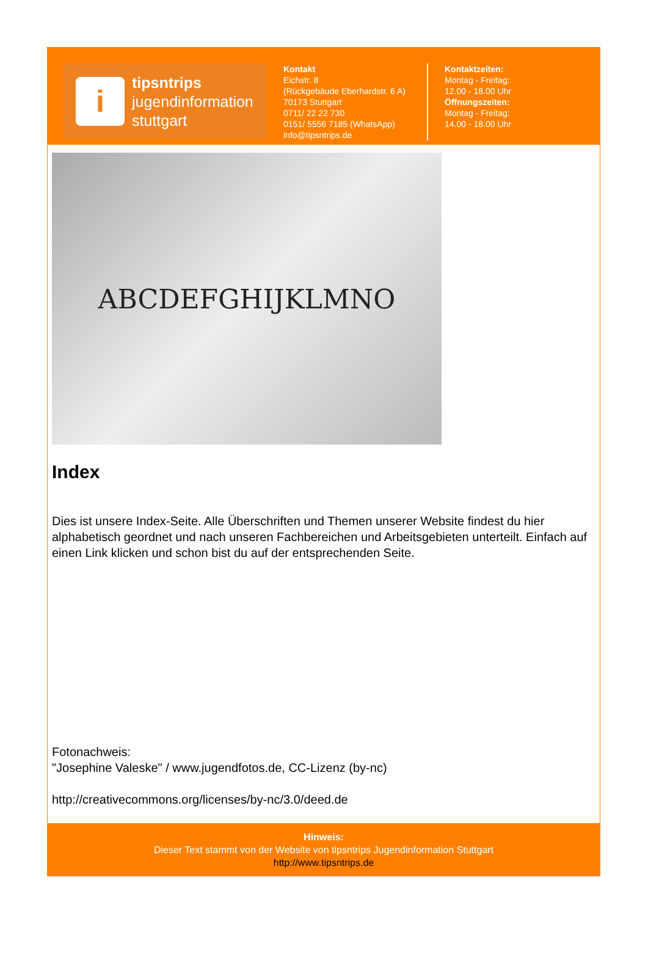i
tipsntrips
jugendinformation
stuttgart
Kontakt
Eichstr. 8
(Rückgebäude Eberhardstr. 6 A)
70173 Stuttgart
0711/ 22 22 730
0151/ 5556 7185 (WhatsApp)
info@tipsntrips.de
Kontaktzeiten:
Montag - Freitag:
12.00 - 18.00 Uhr
Öffnungszeiten:
Montag - Freitag:
14.00 - 18.00 Uhr
ABCDEFGHIJKLMNO
Index
Dies ist unsere Index-Seite. Alle Überschriften und Themen unserer Website findest du hier alphabetisch geordnet und nach unseren Fachbereichen und Arbeitsgebieten unterteilt. Einfach auf einen Link klicken und schon bist du auf der entsprechenden Seite.
Fotonachweis:
"Josephine Valeske" / www.jugendfotos.de, CC-Lizenz (by-nc)
http://creativecommons.org/licenses/by-nc/3.0/deed.de
Hinweis:
Dieser Text stammt von der Website von tipsntrips Jugendinformation Stuttgart
http://www.tipsntrips.de